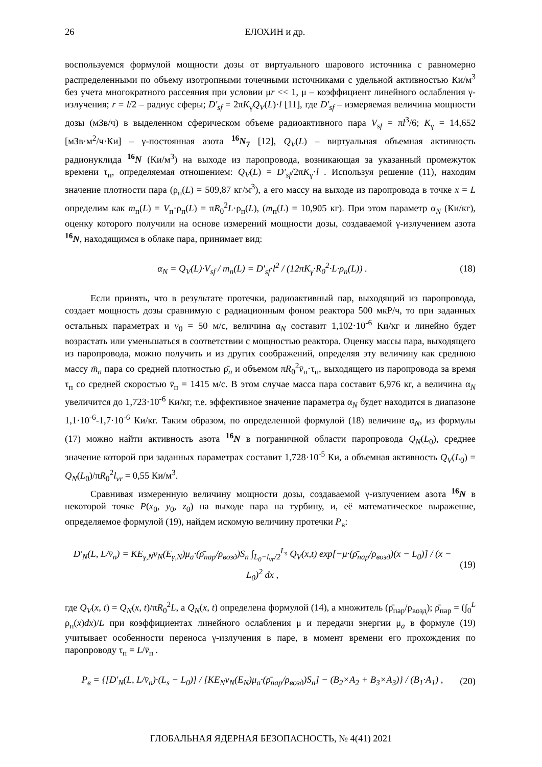26 ЕЛОХИН и др.
воспользуемся формулой мощности дозы от виртуального шарового источника с равномерно распределенными по объему изотропными точечными источниками с удельной активностью Ки/м<sup>3</sup> без учета многократного рассеяния при условии μr << 1, μ – коэффициент линейного ослабления γ-излучения; r = l/2 – радиус сферы; D'<sub>sf</sub> = 2πK<sub>γ</sub>Q<sub>V</sub>(L)·l [11], где D'<sub>sf</sub> – измеряемая величина мощности дозы (мЗв/ч) в выделенном сферическом объеме радиоактивного пара V<sub>sf</sub> = πl<sup>3</sup>/6; K<sub>γ</sub> = 14,652 [мЗв·м<sup>2</sup>/ч·Ки] – γ-постоянная азота <sup>16</sup>N<sub>7</sub> [12], Q<sub>V</sub>(L) – виртуальная объемная активность радионуклида <sup>16</sup>N (Ки/м<sup>3</sup>) на выходе из паропровода, возникающая за указанный промежуток времени τ<sub>п</sub>, определяемая отношением: Q<sub>V</sub>(L) = D'<sub>sf</sub>/2πK<sub>γ</sub>·l . Используя решение (11), находим значение плотности пара (ρ<sub>п</sub>(L) = 509,87 кг/м<sup>3</sup>), а его массу на выходе из паропровода в точке x = L определим как m<sub>п</sub>(L) = V<sub>п</sub>·ρ<sub>п</sub>(L) = πR<sub>0</sub><sup>2</sup>L·ρ<sub>п</sub>(L), (m<sub>п</sub>(L) = 10,905 кг). При этом параметр α<sub>N</sub> (Ки/кг), оценку которого получили на основе измерений мощности дозы, создаваемой γ-излучением азота <sup>16</sup>N, находящимся в облаке пара, принимает вид:
α<sub>N</sub> = Q<sub>V</sub>(L)·V<sub>sf</sub> / m<sub>n</sub>(L) = D'<sub>sf</sub>·l<sup>2</sup> / (12πK<sub>γ</sub>·R<sub>0</sub><sup>2</sup>·L·ρ<sub>п</sub>(L)) . (18)
Если принять, что в результате протечки, радиоактивный пар, выходящий из паропровода, создает мощность дозы сравнимую с радиационным фоном реактора 500 мкР/ч, то при заданных остальных параметрах и v<sub>0</sub> = 50 м/с, величина α<sub>N</sub> составит 1,102·10<sup>-6</sup> Ки/кг и линейно будет возрастать или уменьшаться в соответствии с мощностью реактора. Оценку массы пара, выходящего из паропровода, можно получить и из других соображений, определяя эту величину как среднюю массу m̄<sub>n</sub> пара со средней плотностью ρ̄<sub>n</sub> и объемом πR<sub>0</sub><sup>2</sup>v̄<sub>п</sub>·τ<sub>п</sub>, выходящего из паропровода за время τ<sub>п</sub> со средней скоростью v̄<sub>п</sub> = 1415 м/с. В этом случае масса пара составит 6,976 кг, а величина α<sub>N</sub> увеличится до 1,723·10<sup>-6</sup> Ки/кг, т.е. эффективное значение параметра α<sub>N</sub> будет находится в диапазоне 1,1·10<sup>-6</sup>-1,7·10<sup>-6</sup> Ки/кг. Таким образом, по определенной формулой (18) величине α<sub>N</sub>, из формулы (17) можно найти активность азота <sup>16</sup>N в пограничной области паропровода Q<sub>N</sub>(L<sub>0</sub>), среднее значение которой при заданных параметрах составит 1,728·10<sup>-5</sup> Ки, а объемная активность Q<sub>V</sub>(L<sub>0</sub>) = Q<sub>N</sub>(L<sub>0</sub>)/πR<sub>0</sub><sup>2</sup>l<sub>vr</sub> = 0,55 Ки/м<sup>3</sup>.
Сравнивая измеренную величину мощности дозы, создаваемой γ-излучением азота <sup>16</sup>N в некоторой точке P(x<sub>0</sub>, y<sub>0</sub>, z<sub>0</sub>) на выходе пара на турбину, и, её математическое выражение, определяемое формулой (19), найдем искомую величину протечки P<sub>в</sub>:
D'<sub>N</sub>(L, L/v̄<sub>п</sub>) = KE<sub>γ,N</sub>ν<sub>N</sub>(E<sub>γ,N</sub>)μ<sub>a</sub>·(ρ̄<sub>пар</sub>/ρ<sub>возд</sub>)S<sub>п</sub> ∫<sub>L<sub>0</sub>−l<sub>vr</sub>/2</sub><sup>L<sub>s</sub></sup> Q<sub>V</sub>(x,t) exp[−μ·(ρ̄<sub>пар</sub>/ρ<sub>возд</sub>)(x − L<sub>0</sub>)] / (x − L<sub>0</sub>)<sup>2</sup> dx , (19)
где Q<sub>V</sub>(x, t) = Q<sub>N</sub>(x, t)/πR<sub>0</sub><sup>2</sup>L, а Q<sub>N</sub>(x, t) определена формулой (14), а множитель (ρ̄<sub>пар</sub>/ρ<sub>возд</sub>); ρ̄<sub>пар</sub> = (∫<sub>0</sub><sup>L</sup> ρ<sub>п</sub>(x)dx)/L при коэффициентах линейного ослабления μ и передачи энергии μ<sub>a</sub> в формуле (19) учитывает особенности переноса γ-излучения в паре, в момент времени его прохождения по паропроводу τ<sub>п</sub> = L/v̄<sub>п</sub> .
P<sub>в</sub> = {[D'<sub>N</sub>(L, L/v̄<sub>п</sub>)·(L<sub>s</sub> − L<sub>0</sub>)] / [KE<sub>N</sub>ν<sub>N</sub>(E<sub>N</sub>)μ<sub>a</sub>·(ρ̄<sub>пар</sub>/ρ<sub>возд</sub>)S<sub>п</sub>] − (B<sub>2</sub>×A<sub>2</sub> + B<sub>3</sub>×A<sub>3</sub>)} / (B<sub>1</sub>·A<sub>1</sub>) , (20)
ГЛОБАЛЬНАЯ ЯДЕРНАЯ БЕЗОПАСНОСТЬ, № 4(41) 2021